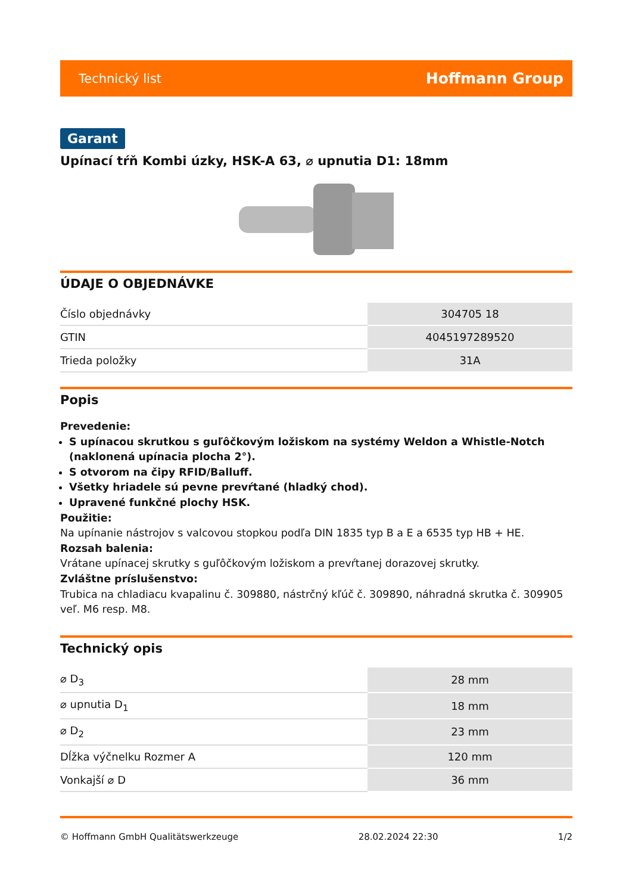Technický list Hoffmann Group
Garant
Upínací tŕň Kombi úzky, HSK-A 63, ⌀ upnutia D1: 18mm
ÚDAJE O OBJEDNÁVKE
| Číslo objednávky | 304705 18 |
| GTIN | 4045197289520 |
| Trieda položky | 31A |
Popis
Prevedenie:
S upínacou skrutkou s guľôčkovým ložiskom na systémy Weldon a Whistle-Notch (naklonená upínacia plocha 2°).
S otvorom na čipy RFID/Balluff.
Všetky hriadele sú pevne prevŕtané (hladký chod).
Upravené funkčné plochy HSK.
Použitie:
Na upínanie nástrojov s valcovou stopkou podľa DIN 1835 typ B a E a 6535 typ HB + HE.
Rozsah balenia:
Vrátane upínacej skrutky s guľôčkovým ložiskom a prevŕtanej dorazovej skrutky.
Zvláštne príslušenstvo:
Trubica na chladiacu kvapalinu č. 309880, nástrčný kľúč č. 309890, náhradná skrutka č. 309905 veľ. M6 resp. M8.
Technický opis
| ⌀ D<sub>3</sub> | 28 mm |
| ⌀ upnutia D<sub>1</sub> | 18 mm |
| ⌀ D<sub>2</sub> | 23 mm |
| Dĺžka výčnelku Rozmer A | 120 mm |
| Vonkajší ⌀ D | 36 mm |
© Hoffmann GmbH Qualitätswerkzeuge 28.02.2024 22:30 1/2